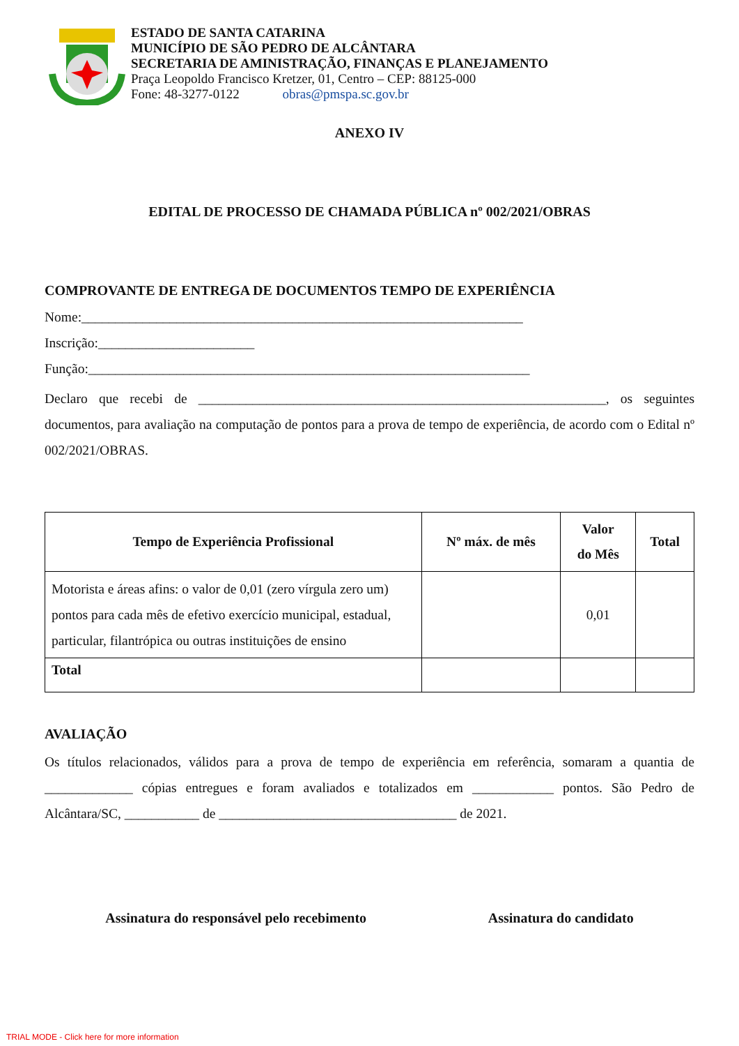ESTADO DE SANTA CATARINA
MUNICÍPIO DE SÃO PEDRO DE ALCÂNTARA
SECRETARIA DE AMINISTRAÇÃO, FINANÇAS E PLANEJAMENTO
Praça Leopoldo Francisco Kretzer, 01, Centro – CEP: 88125-000
Fone: 48-3277-0122 obras@pmspa.sc.gov.br
ANEXO IV
EDITAL DE PROCESSO DE CHAMADA PÚBLICA nº 002/2021/OBRAS
COMPROVANTE DE ENTREGA DE DOCUMENTOS TEMPO DE EXPERIÊNCIA
Nome:_________________________________________________________________
Inscrição:_______________________
Função:_________________________________________________________________
Declaro que recebi de ____________________________________________________________, os seguintes documentos, para avaliação na computação de pontos para a prova de tempo de experiência, de acordo com o Edital nº 002/2021/OBRAS.
| Tempo de Experiência Profissional | Nº máx. de mês | Valor do Mês | Total |
| --- | --- | --- | --- |
| Motorista e áreas afins: o valor de 0,01 (zero vírgula zero um) pontos para cada mês de efetivo exercício municipal, estadual, particular, filantrópica ou outras instituições de ensino | | 0,01 | |
| Total | | | |
AVALIAÇÃO
Os títulos relacionados, válidos para a prova de tempo de experiência em referência, somaram a quantia de _____________ cópias entregues e foram avaliados e totalizados em ____________ pontos. São Pedro de Alcântara/SC, ___________ de ___________________________________ de 2021.
Assinatura do responsável pelo recebimento Assinatura do candidato
TRIAL MODE - Click here for more information